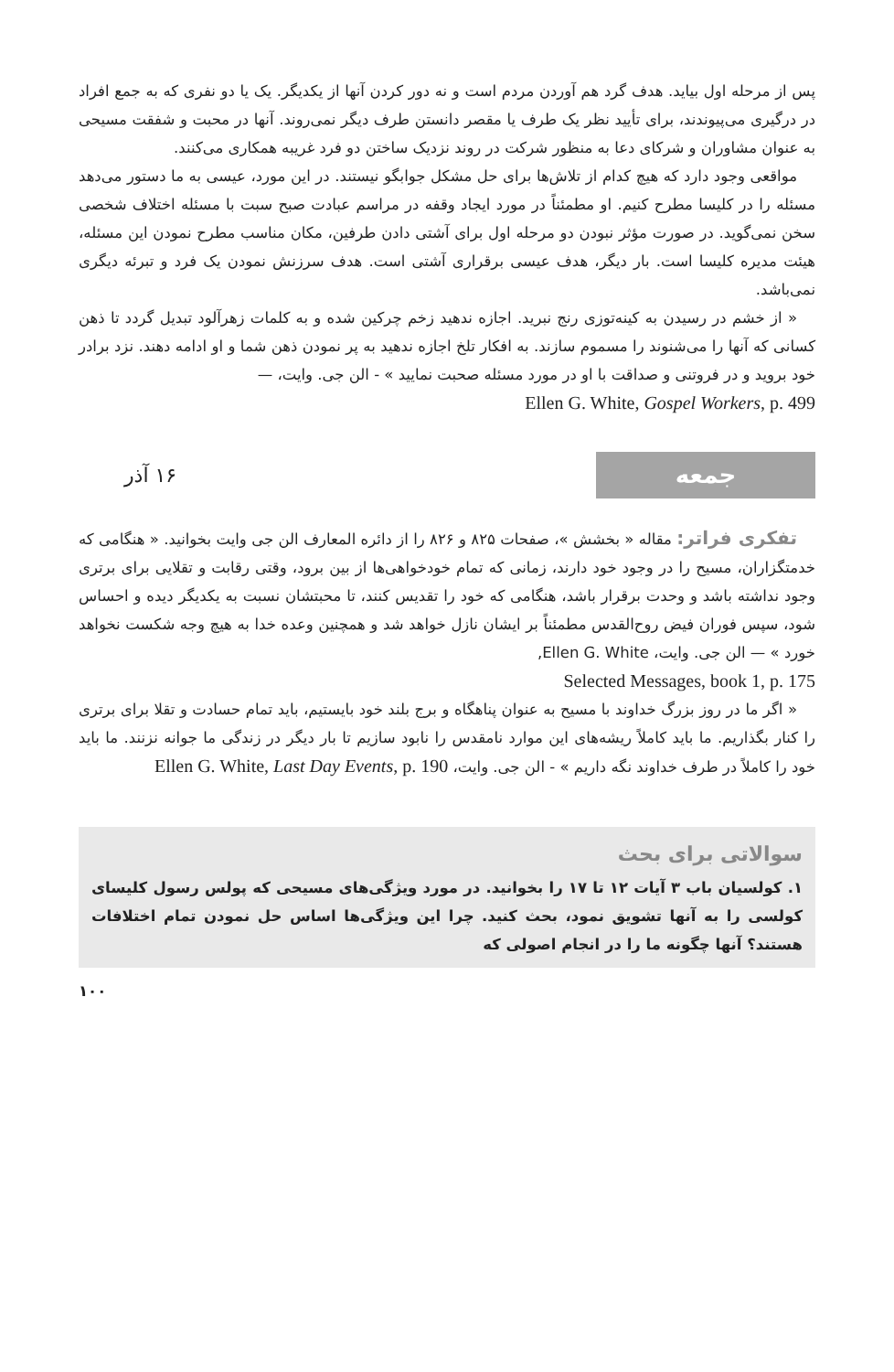پس از مرحله اول بیاید. هدف گرد هم آوردن مردم است و نه دور کردن آنها از یکدیگر. یک یا دو نفری که به جمع افراد در درگیری می‌پیوندند، برای تأیید نظر یک طرف یا مقصر دانستن طرف دیگر نمی‌روند. آنها در محبت و شفقت مسیحی به عنوان مشاوران و شرکای دعا به منظور شرکت در روند نزدیک ساختن دو فرد غریبه همکاری می‌کنند.
مواقعی وجود دارد که هیچ کدام از تلاش‌ها برای حل مشکل جوابگو نیستند. در این مورد، عیسی به ما دستور می‌دهد مسئله را در کلیسا مطرح کنیم. او مطمئناً در مورد ایجاد وقفه در مراسم عبادت صبح سبت با مسئله اختلاف شخصی سخن نمی‌گوید. در صورت مؤثر نبودن دو مرحله اول برای آشتی دادن طرفین، مکان مناسب مطرح نمودن این مسئله، هیئت مدیره کلیسا است. بار دیگر، هدف عیسی برقراری آشتی است. هدف سرزنش نمودن یک فرد و تبرئه دیگری نمی‌باشد.
« از خشم در رسیدن به کینه‌توزی رنج نبرید. اجازه ندهید زخم چرکین شده و به کلمات زهرآلود تبدیل گردد تا ذهن کسانی که آنها را می‌شنوند را مسموم سازند. به افکار تلخ اجازه ندهید به پر نمودن ذهن شما و او ادامه دهند. نزد برادر خود بروید و در فروتنی و صداقت با او در مورد مسئله صحبت نمایید » - الن جی. وایت، —
Ellen G. White, Gospel Workers, p. 499
جمعه
۱۶ آذر
تفکری فراتر: مقاله « بخشش »، صفحات ۸۲۵ و ۸۲۶ را از دائره المعارف الن جی وایت بخوانید. « هنگامی که خدمتگزاران، مسیح را در وجود خود دارند، زمانی که تمام خودخواهی‌ها از بین برود، وقتی رقابت و تقلایی برای برتری وجود نداشته باشد و وحدت برقرار باشد، هنگامی که خود را تقدیس کنند، تا محبتشان نسبت به یکدیگر دیده و احساس شود، سپس فوران فیض روح‌القدس مطمئناً بر ایشان نازل خواهد شد و همچنین وعده خدا به هیچ وجه شکست نخواهد خورد » — الن جی. وایت، Ellen G. White,
Selected Messages, book 1, p. 175
« اگر ما در روز بزرگ خداوند با مسیح به عنوان پناهگاه و برج بلند خود بایستیم، باید تمام حسادت و تقلا برای برتری را کنار بگذاریم. ما باید کاملاً ریشه‌های این موارد نامقدس را نابود سازیم تا بار دیگر در زندگی ما جوانه نزنند. ما باید خود را کاملاً در طرف خداوند نگه داریم » - الن جی. وایت، Ellen G. White, Last Day Events, p. 190
سوالاتی برای بحث
۱. کولسیان باب ۳ آیات ۱۲ تا ۱۷ را بخوانید. در مورد ویژگی‌های مسیحی که پولس رسول کلیسای کولسی را به آنها تشویق نمود، بحث کنید. چرا این ویژگی‌ها اساس حل نمودن تمام اختلافات هستند؟ آنها چگونه ما را در انجام اصولی که
۱۰۰